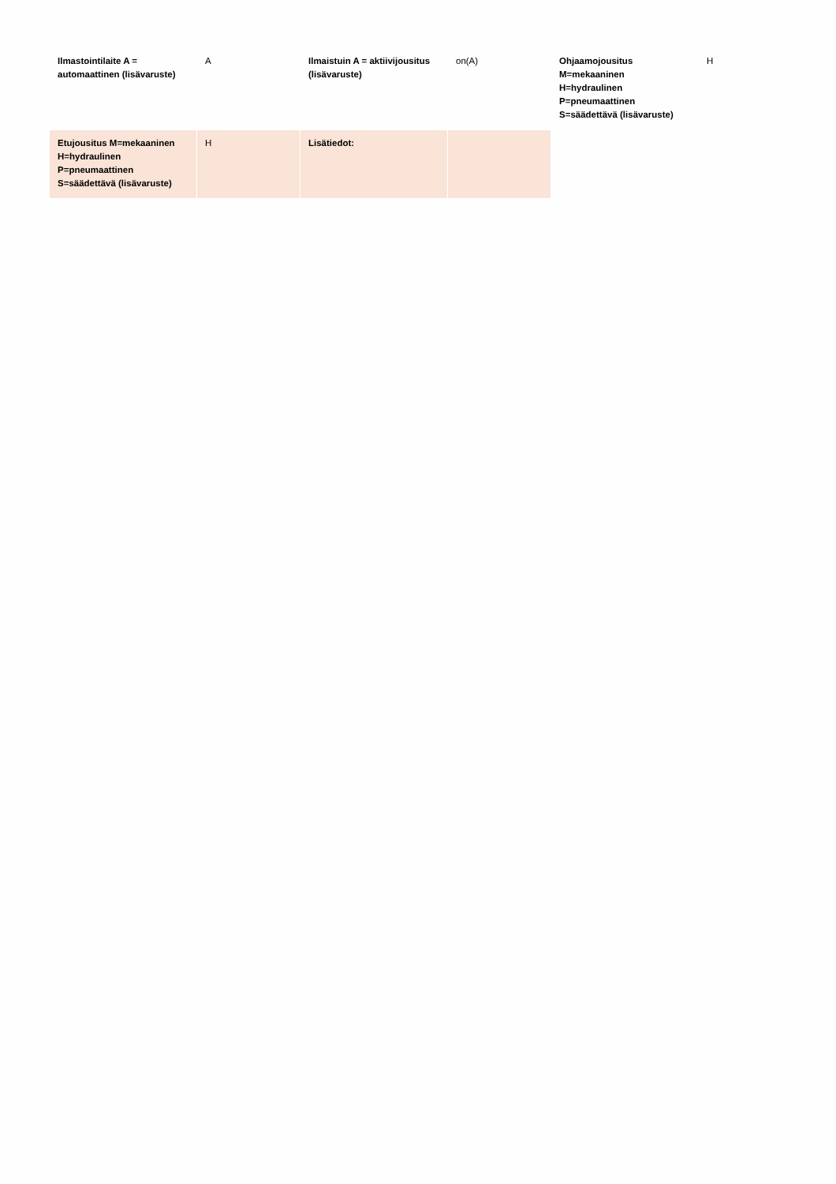| Ilmastointilaite A = automaattinen (lisävaruste) | A | Ilmaistuin A = aktiivijousitus (lisävaruste) | on(A) | Ohjaamojousitus M=mekaaninen H=hydraulinen P=pneumaattinen S=säädettävä (lisävaruste) | H |
| Etujousitus M=mekaaninen H=hydraulinen P=pneumaattinen S=säädettävä (lisävaruste) | H | Lisätiedot: | | | |